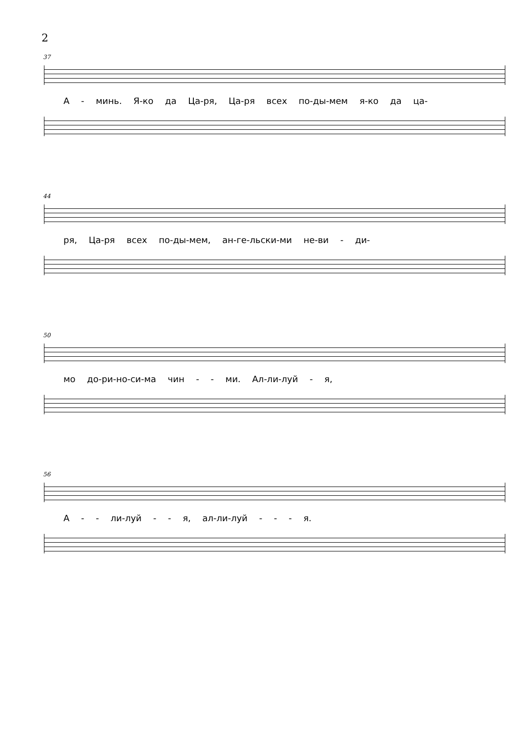2
37
А - минь. Я-ко да Ца-ря, Ца-ря всех по-ды-мем я-ко да ца-
44
ря, Ца-ря всех по-ды-мем, ан-ге-льски-ми не-ви - ди-
50
мо до-ри-но-си-ма чин - - ми. Ал-ли-луй - я,
56
А - - ли-луй - - я, ал-ли-луй - - - я.